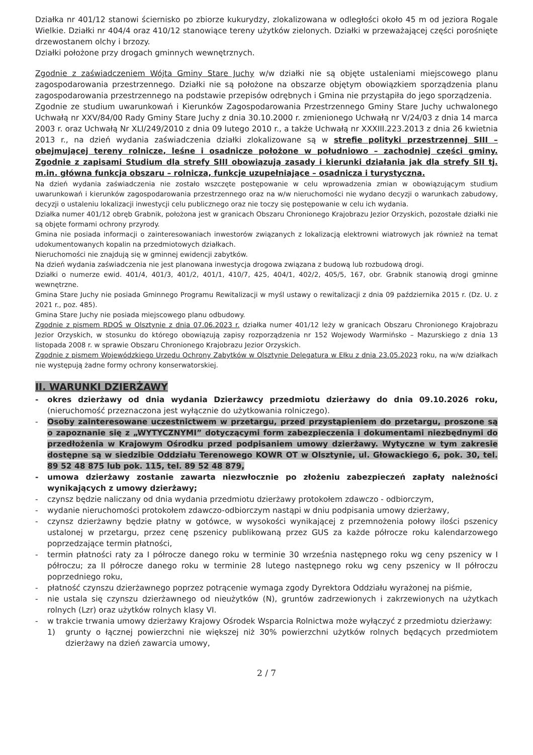Działka nr 401/12 stanowi ściernisko po zbiorze kukurydzy, zlokalizowana w odległości około 45 m od jeziora Rogale Wielkie. Działki nr 404/4 oraz 410/12 stanowiące tereny użytków zielonych. Działki w przeważającej części porośnięte drzewostanem olchy i brzozy.
Działki położone przy drogach gminnych wewnętrznych.
Zgodnie z zaświadczeniem Wójta Gminy Stare Juchy w/w działki nie są objęte ustaleniami miejscowego planu zagospodarowania przestrzennego. Działki nie są położone na obszarze objętym obowiązkiem sporządzenia planu zagospodarowania przestrzennego na podstawie przepisów odrębnych i Gmina nie przystąpiła do jego sporządzenia.
Zgodnie ze studium uwarunkowań i Kierunków Zagospodarowania Przestrzennego Gminy Stare Juchy uchwalonego Uchwałą nr XXV/84/00 Rady Gminy Stare Juchy z dnia 30.10.2000 r. zmienionego Uchwałą nr V/24/03 z dnia 14 marca 2003 r. oraz Uchwałą Nr XLI/249/2010 z dnia 09 lutego 2010 r., a także Uchwałą nr XXXIII.223.2013 z dnia 26 kwietnia 2013 r., na dzień wydania zaświadczenia działki zlokalizowane są w strefie polityki przestrzennej SIII – obejmującej tereny rolnicze, leśne i osadnicze położone w południowo – zachodniej części gminy. Zgodnie z zapisami Studium dla strefy SIII obowiązują zasady i kierunki działania jak dla strefy SII tj. m.in. główna funkcja obszaru – rolnicza, funkcje uzupełniające – osadnicza i turystyczna.
Na dzień wydania zaświadczenia nie zostało wszczęte postępowanie w celu wprowadzenia zmian w obowiązującym studium uwarunkowań i kierunków zagospodarowania przestrzennego oraz na w/w nieruchomości nie wydano decyzji o warunkach zabudowy, decyzji o ustaleniu lokalizacji inwestycji celu publicznego oraz nie toczy się postępowanie w celu ich wydania.
Działka numer 401/12 obręb Grabnik, położona jest w granicach Obszaru Chronionego Krajobrazu Jezior Orzyskich, pozostałe działki nie są objęte formami ochrony przyrody.
Gmina nie posiada informacji o zainteresowaniach inwestorów związanych z lokalizacją elektrowni wiatrowych jak również na temat udokumentowanych kopalin na przedmiotowych działkach.
Nieruchomości nie znajdują się w gminnej ewidencji zabytków.
Na dzień wydania zaświadczenia nie jest planowana inwestycja drogowa związana z budową lub rozbudową drogi.
Działki o numerze ewid. 401/4, 401/3, 401/2, 401/1, 410/7, 425, 404/1, 402/2, 405/5, 167, obr. Grabnik stanowią drogi gminne wewnętrzne.
Gmina Stare Juchy nie posiada Gminnego Programu Rewitalizacji w myśl ustawy o rewitalizacji z dnia 09 października 2015 r. (Dz. U. z 2021 r., poz. 485).
Gmina Stare Juchy nie posiada miejscowego planu odbudowy.
Zgodnie z pismem RDOŚ w Olsztynie z dnia 07.06.2023 r. działka numer 401/12 leży w granicach Obszaru Chronionego Krajobrazu Jezior Orzyskich, w stosunku do którego obowiązują zapisy rozporządzenia nr 152 Wojewody Warmińsko – Mazurskiego z dnia 13 listopada 2008 r. w sprawie Obszaru Chronionego Krajobrazu Jezior Orzyskich.
Zgodnie z pismem Wojewódzkiego Urzędu Ochrony Zabytków w Olsztynie Delegatura w Ełku z dnia 23.05.2023 roku, na w/w działkach nie występują żadne formy ochrony konserwatorskiej.
II. WARUNKI DZIERŻAWY
- okres dzierżawy od dnia wydania Dzierżawcy przedmiotu dzierżawy do dnia 09.10.2026 roku, (nieruchomość przeznaczona jest wyłącznie do użytkowania rolniczego).
- Osoby zainteresowane uczestnictwem w przetargu, przed przystąpieniem do przetargu, proszone są o zapoznanie się z „WYTYCZNYMI” dotyczącymi form zabezpieczenia i dokumentami niezbędnymi do przedłożenia w Krajowym Ośrodku przed podpisaniem umowy dzierżawy. Wytyczne w tym zakresie dostępne są w siedzibie Oddziału Terenowego KOWR OT w Olsztynie, ul. Głowackiego 6, pok. 30, tel. 89 52 48 875 lub pok. 115, tel. 89 52 48 879,
- umowa dzierżawy zostanie zawarta niezwłocznie po złożeniu zabezpieczeń zapłaty należności wynikających z umowy dzierżawy;
- czynsz będzie naliczany od dnia wydania przedmiotu dzierżawy protokołem zdawczo - odbiorczym,
- wydanie nieruchomości protokołem zdawczo-odbiorczym nastąpi w dniu podpisania umowy dzierżawy,
- czynsz dzierżawny będzie płatny w gotówce, w wysokości wynikającej z przemnożenia połowy ilości pszenicy ustalonej w przetargu, przez cenę pszenicy publikowaną przez GUS za każde półrocze roku kalendarzowego poprzedzające termin płatności,
- termin płatności raty za I półrocze danego roku w terminie 30 września następnego roku wg ceny pszenicy w I półroczu; za II półrocze danego roku w terminie 28 lutego następnego roku wg ceny pszenicy w II półroczu poprzedniego roku,
- płatność czynszu dzierżawnego poprzez potrącenie wymaga zgody Dyrektora Oddziału wyrażonej na piśmie,
- nie ustala się czynszu dzierżawnego od nieużytków (N), gruntów zadrzewionych i zakrzewionych na użytkach rolnych (Lzr) oraz użytków rolnych klasy VI.
- w trakcie trwania umowy dzierżawy Krajowy Ośrodek Wsparcia Rolnictwa może wyłączyć z przedmiotu dzierżawy:
1) grunty o łącznej powierzchni nie większej niż 30% powierzchni użytków rolnych będących przedmiotem dzierżawy na dzień zawarcia umowy,
2 / 7